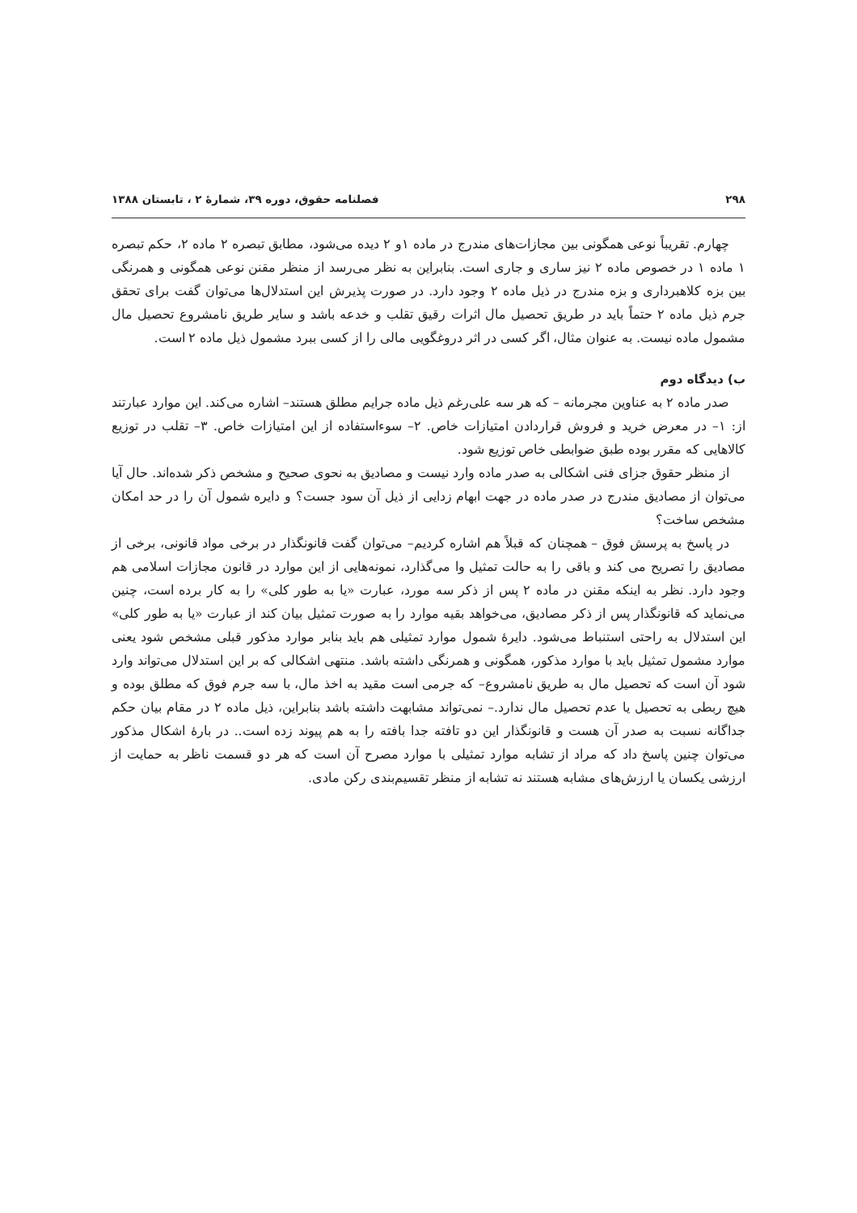۲۹۸ فصلنامه حقوق، دوره ۳۹، شمارهٔ ۲ ، تابستان ۱۳۸۸
چهارم. تقریباً نوعی همگونی بین مجازات‌های مندرج در ماده ۱و ۲ دیده می‌شود، مطابق تبصره ۲ ماده ۲، حکم تبصره ۱ ماده ۱ در خصوص ماده ۲ نیز ساری و جاری است. بنابراین به نظر می‌رسد از منظر مقنن نوعی همگونی و همرنگی بین بزه کلاهبرداری و بزه مندرج در ذیل ماده ۲ وجود دارد. در صورت پذیرش این استدلال‌ها می‌توان گفت برای تحقق جرم ذیل ماده ۲ حتماً باید در طریق تحصیل مال اثرات رقیق تقلب و خدعه باشد و سایر طریق نامشروع تحصیل مال مشمول ماده نیست. به عنوان مثال، اگر کسی در اثر دروغگویی مالی را از کسی ببرد مشمول ذیل ماده ۲ است.
ب) دیدگاه دوم
صدر ماده ۲ به عناوین مجرمانه – که هر سه علی‌رغم ذیل ماده جرایم مطلق هستند– اشاره می‌کند. این موارد عبارتند از: ۱– در معرض خرید و فروش قراردادن امتیازات خاص. ۲– سوءاستفاده از این امتیازات خاص. ۳– تقلب در توزیع کالاهایی که مقرر بوده طبق ضوابطی خاص توزیع شود.
از منظر حقوق جزای فنی اشکالی به صدر ماده وارد نیست و مصادیق به نحوی صحیح و مشخص ذکر شده‌اند. حال آیا می‌توان از مصادیق مندرج در صدر ماده در جهت ابهام زدایی از ذیل آن سود جست؟ و دایره شمول آن را در حد امکان مشخص ساخت؟
در پاسخ به پرسش فوق – همچنان که قبلاً هم اشاره کردیم– می‌توان گفت قانونگذار در برخی مواد قانونی، برخی از مصادیق را تصریح می کند و باقی را به حالت تمثیل وا می‌گذارد، نمونه‌هایی از این موارد در قانون مجازات اسلامی هم وجود دارد. نظر به اینکه مقنن در ماده ۲ پس از ذکر سه مورد، عبارت «یا به طور کلی» را به کار برده است، چنین می‌نماید که قانونگذار پس از ذکر مصادیق، می‌خواهد بقیه موارد را به صورت تمثیل بیان کند از عبارت «یا به طور کلی» این استدلال به راحتی استنباط می‌شود. دایرهٔ شمول موارد تمثیلی هم باید بنابر موارد مذکور قبلی مشخص شود یعنی موارد مشمول تمثیل باید با موارد مذکور، همگونی و همرنگی داشته باشد. منتهی اشکالی که بر این استدلال می‌تواند وارد شود آن است که تحصیل مال به طریق نامشروع– که جرمی است مقید به اخذ مال، با سه جرم فوق که مطلق بوده و هیچ ربطی به تحصیل یا عدم تحصیل مال ندارد.– نمی‌تواند مشابهت داشته باشد بنابراین، ذیل ماده ۲ در مقام بیان حکم جداگانه نسبت به صدر آن هست و قانونگذار این دو تافته جدا بافته را به هم پیوند زده است.. در بارهٔ اشکال مذکور می‌توان چنین پاسخ داد که مراد از تشابه موارد تمثیلی با موارد مصرح آن است که هر دو قسمت ناظر به حمایت از ارزشی یکسان یا ارزش‌های مشابه هستند نه تشابه از منظر تقسیم‌بندی رکن مادی.